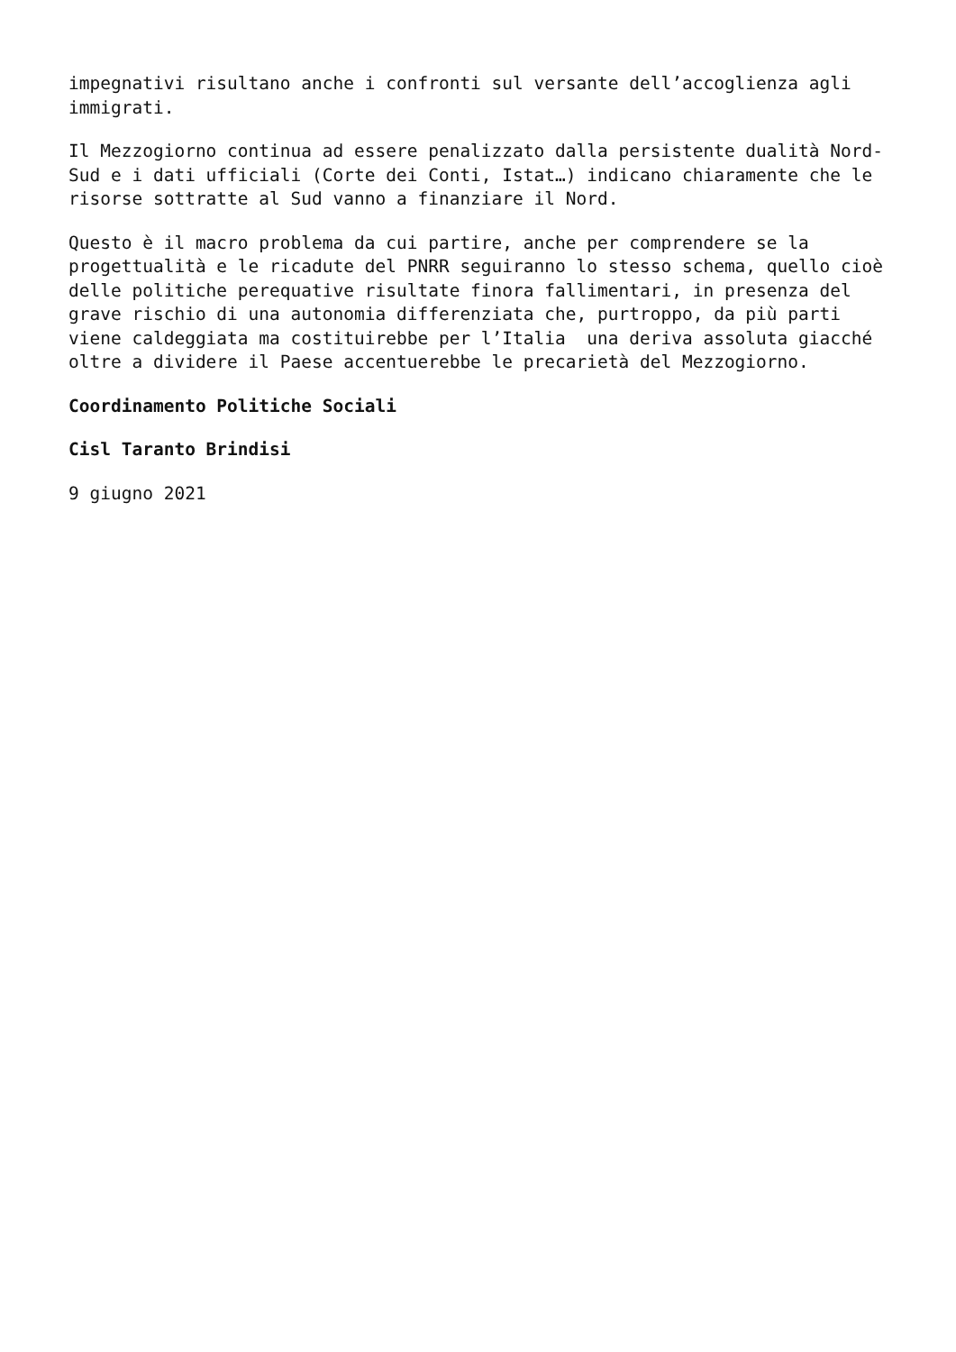impegnativi risultano anche i confronti sul versante dell’accoglienza agli immigrati.
Il Mezzogiorno continua ad essere penalizzato dalla persistente dualità Nord- Sud e i dati ufficiali (Corte dei Conti, Istat…) indicano chiaramente che le risorse sottratte al Sud vanno a finanziare il Nord.
Questo è il macro problema da cui partire, anche per comprendere se la progettualità e le ricadute del PNRR seguiranno lo stesso schema, quello cioè delle politiche perequative risultate finora fallimentari, in presenza del grave rischio di una autonomia differenziata che, purtroppo, da più parti viene caldeggiata ma costituirebbe per l’Italia una deriva assoluta giacché oltre a dividere il Paese accentuerebbe le precarietà del Mezzogiorno.
Coordinamento Politiche Sociali
Cisl Taranto Brindisi
9 giugno 2021